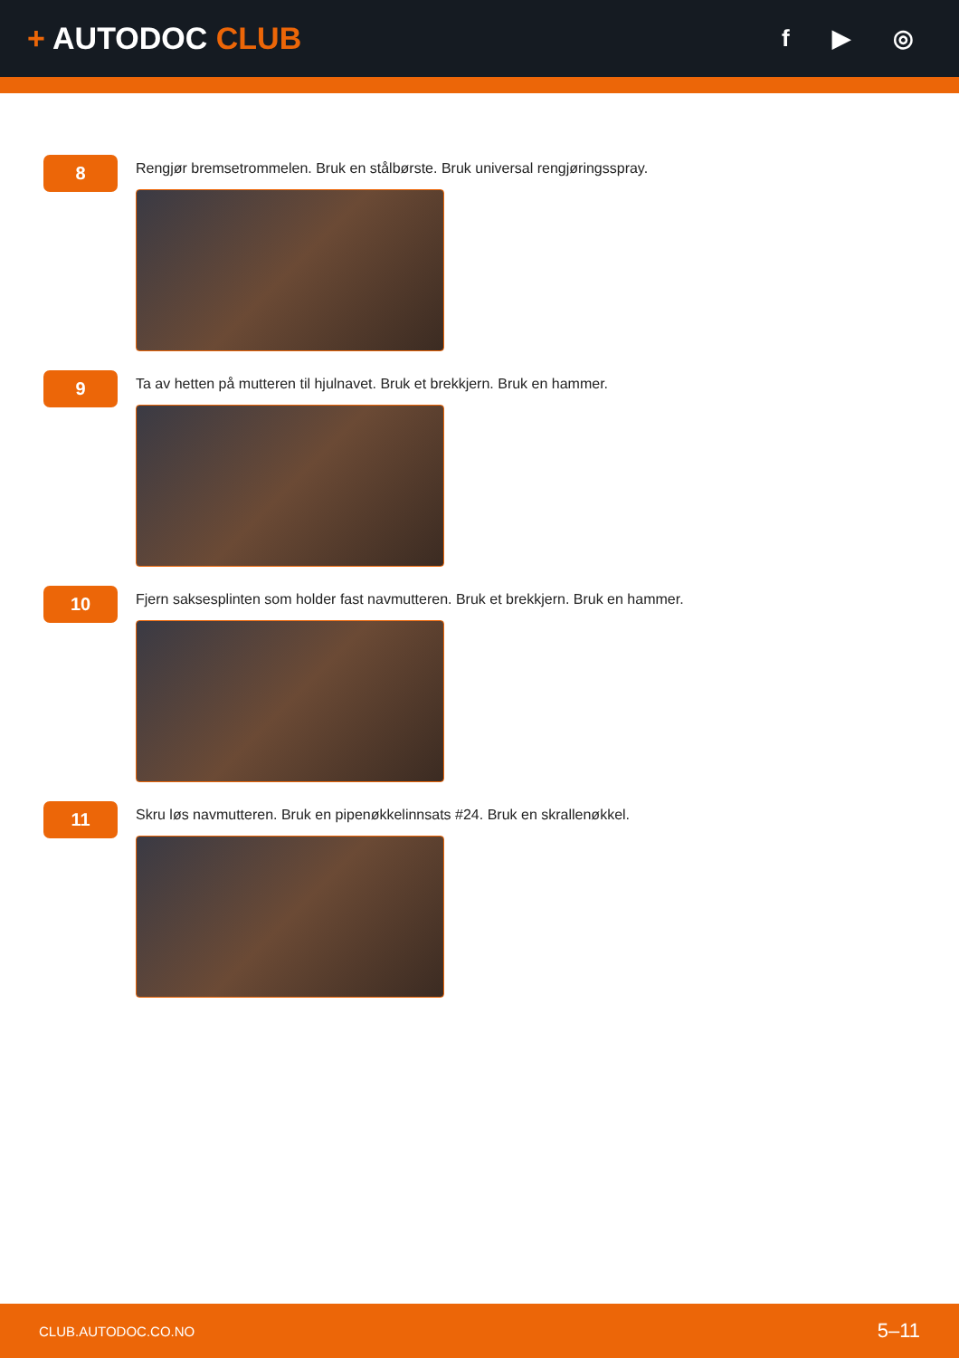+ AUTODOC CLUB
f ▶ ◎
8
Rengjør bremsetrommelen. Bruk en stålbørste. Bruk universal rengjøringsspray.
9
Ta av hetten på mutteren til hjulnavet. Bruk et brekkjern. Bruk en hammer.
10
Fjern saksesplinten som holder fast navmutteren. Bruk et brekkjern. Bruk en hammer.
11
Skru løs navmutteren. Bruk en pipenøkkelinnsats #24. Bruk en skrallenøkkel.
CLUB.AUTODOC.CO.NO 5–11